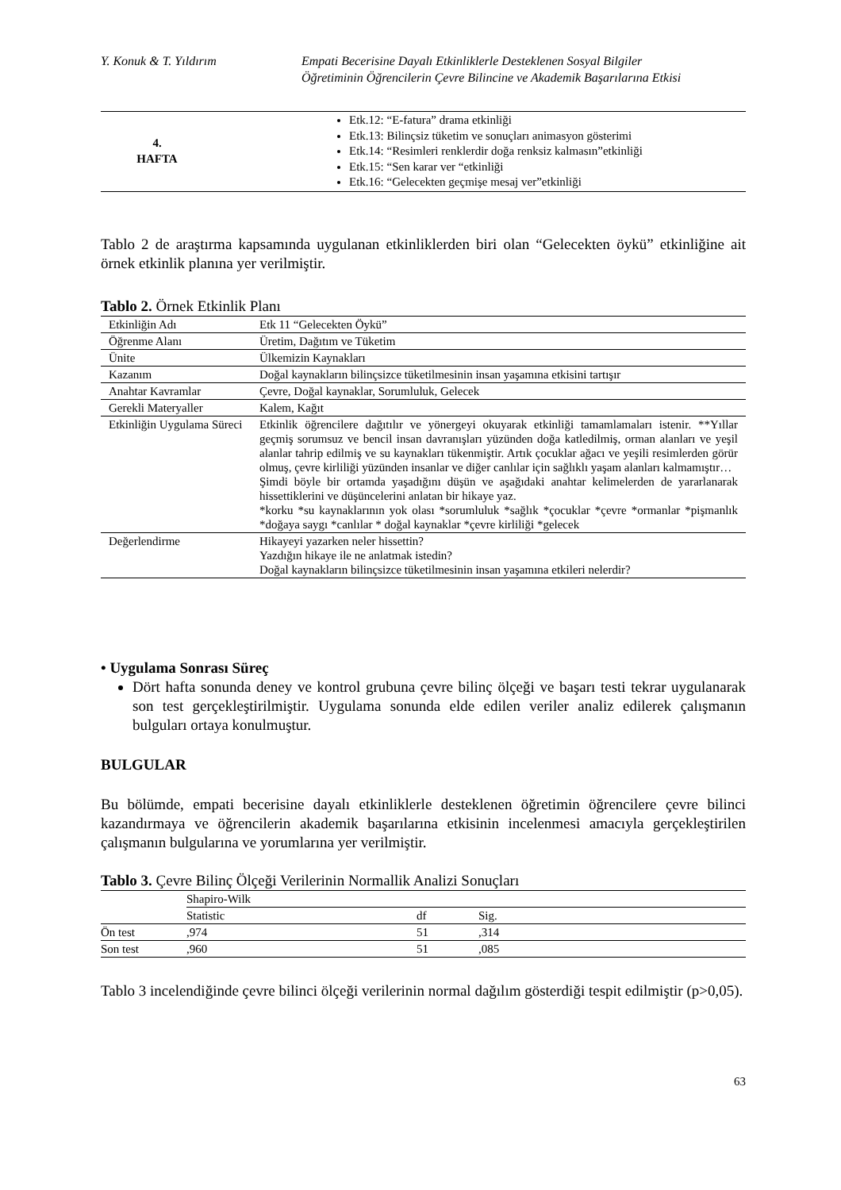Y. Konuk & T. Yıldırım Empati Becerisine Dayalı Etkinliklerle Desteklenen Sosyal Bilgiler
Öğretiminin Öğrencilerin Çevre Bilincine ve Akademik Başarılarına Etkisi
| 4. HAFTA | Etk.12: “E-fatura” drama etkinliği Etk.13: Bilinçsiz tüketim ve sonuçları animasyon gösterimi Etk.14: “Resimleri renklerdir doğa renksiz kalmasın”etkinliği Etk.15: “Sen karar ver “etkinliği Etk.16: “Gelecekten geçmişe mesaj ver”etkinliği |
Tablo 2 de araştırma kapsamında uygulanan etkinliklerden biri olan “Gelecekten öykü” etkinliğine ait örnek etkinlik planına yer verilmiştir.
Tablo 2. Örnek Etkinlik Planı
| Etkinliğin Adı | Etk 11 “Gelecekten Öykü” |
| Öğrenme Alanı | Üretim, Dağıtım ve Tüketim |
| Ünite | Ülkemizin Kaynakları |
| Kazanım | Doğal kaynakların bilinçsizce tüketilmesinin insan yaşamına etkisini tartışır |
| Anahtar Kavramlar | Çevre, Doğal kaynaklar, Sorumluluk, Gelecek |
| Gerekli Materyaller | Kalem, Kağıt |
| Etkinliğin Uygulama Süreci | Etkinlik öğrencilere dağıtılır ve yönergeyi okuyarak etkinliği tamamlamaları istenir. **Yıllar geçmiş sorumsuz ve bencil insan davranışları yüzünden doğa katledilmiş, orman alanları ve yeşil alanlar tahrip edilmiş ve su kaynakları tükenmiştir. Artık çocuklar ağacı ve yeşili resimlerden görür olmuş, çevre kirliliği yüzünden insanlar ve diğer canlılar için sağlıklı yaşam alanları kalmamıştır… Şimdi böyle bir ortamda yaşadığını düşün ve aşağıdaki anahtar kelimelerden de yararlanarak hissettiklerini ve düşüncelerini anlatan bir hikaye yaz. *korku *su kaynaklarının yok olası *sorumluluk *sağlık *çocuklar *çevre *ormanlar *pişmanlık *doğaya saygı *canlılar * doğal kaynaklar *çevre kirliliği *gelecek |
| Değerlendirme | Hikayeyi yazarken neler hissettin? Yazdığın hikaye ile ne anlatmak istedin? Doğal kaynakların bilinçsizce tüketilmesinin insan yaşamına etkileri nelerdir? |
• Uygulama Sonrası Süreç
Dört hafta sonunda deney ve kontrol grubuna çevre bilinç ölçeği ve başarı testi tekrar uygulanarak son test gerçekleştirilmiştir. Uygulama sonunda elde edilen veriler analiz edilerek çalışmanın bulguları ortaya konulmuştur.
BULGULAR
Bu bölümde, empati becerisine dayalı etkinliklerle desteklenen öğretimin öğrencilere çevre bilinci kazandırmaya ve öğrencilerin akademik başarılarına etkisinin incelenmesi amacıyla gerçekleştirilen çalışmanın bulgularına ve yorumlarına yer verilmiştir.
Tablo 3. Çevre Bilinç Ölçeği Verilerinin Normallik Analizi Sonuçları
| | Shapiro-Wilk | | |
| | Statistic | df | Sig. |
| Ön test | ,974 | 51 | ,314 |
| Son test | ,960 | 51 | ,085 |
Tablo 3 incelendiğinde çevre bilinci ölçeği verilerinin normal dağılım gösterdiği tespit edilmiştir (p>0,05).
63